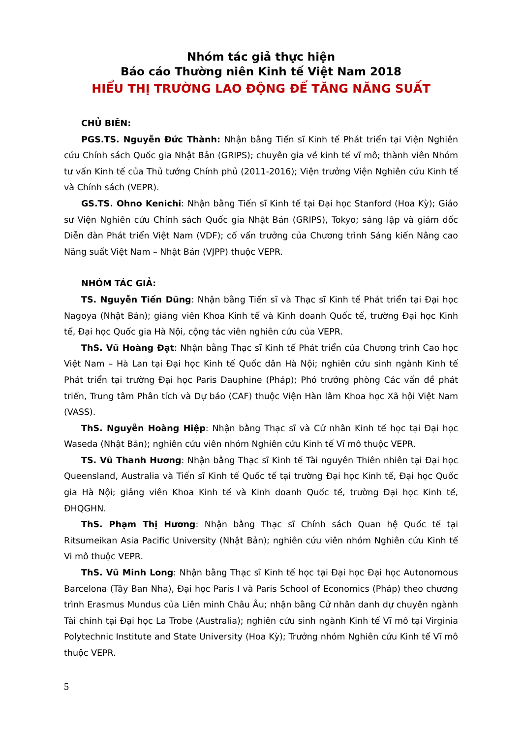Nhóm tác giả thực hiện
Báo cáo Thường niên Kinh tế Việt Nam 2018
HIỂU THỊ TRƯỜNG LAO ĐỘNG ĐỂ TĂNG NĂNG SUẤT
CHỦ BIÊN:
PGS.TS. Nguyễn Đức Thành: Nhận bằng Tiến sĩ Kinh tế Phát triển tại Viện Nghiên cứu Chính sách Quốc gia Nhật Bản (GRIPS); chuyên gia về kinh tế vĩ mô; thành viên Nhóm tư vấn Kinh tế của Thủ tướng Chính phủ (2011-2016); Viện trưởng Viện Nghiên cứu Kinh tế và Chính sách (VEPR).
GS.TS. Ohno Kenichi: Nhận bằng Tiến sĩ Kinh tế tại Đại học Stanford (Hoa Kỳ); Giáo sư Viện Nghiên cứu Chính sách Quốc gia Nhật Bản (GRIPS), Tokyo; sáng lập và giám đốc Diễn đàn Phát triển Việt Nam (VDF); cố vấn trưởng của Chương trình Sáng kiến Nâng cao Năng suất Việt Nam – Nhật Bản (VJPP) thuộc VEPR.
NHÓM TÁC GIẢ:
TS. Nguyễn Tiến Dũng: Nhận bằng Tiến sĩ và Thạc sĩ Kinh tế Phát triển tại Đại học Nagoya (Nhật Bản); giảng viên Khoa Kinh tế và Kinh doanh Quốc tế, trường Đại học Kinh tế, Đại học Quốc gia Hà Nội, cộng tác viên nghiên cứu của VEPR.
ThS. Vũ Hoàng Đạt: Nhận bằng Thạc sĩ Kinh tế Phát triển của Chương trình Cao học Việt Nam – Hà Lan tại Đại học Kinh tế Quốc dân Hà Nội; nghiên cứu sinh ngành Kinh tế Phát triển tại trường Đại học Paris Dauphine (Pháp); Phó trưởng phòng Các vấn đề phát triển, Trung tâm Phân tích và Dự báo (CAF) thuộc Viện Hàn lâm Khoa học Xã hội Việt Nam (VASS).
ThS. Nguyễn Hoàng Hiệp: Nhận bằng Thạc sĩ và Cử nhân Kinh tế học tại Đại học Waseda (Nhật Bản); nghiên cứu viên nhóm Nghiên cứu Kinh tế Vĩ mô thuộc VEPR.
TS. Vũ Thanh Hương: Nhận bằng Thạc sĩ Kinh tế Tài nguyên Thiên nhiên tại Đại học Queensland, Australia và Tiến sĩ Kinh tế Quốc tế tại trường Đại học Kinh tế, Đại học Quốc gia Hà Nội; giảng viên Khoa Kinh tế và Kinh doanh Quốc tế, trường Đại học Kinh tế, ĐHQGHN.
ThS. Phạm Thị Hương: Nhận bằng Thạc sĩ Chính sách Quan hệ Quốc tế tại Ritsumeikan Asia Pacific University (Nhật Bản); nghiên cứu viên nhóm Nghiên cứu Kinh tế Vi mô thuộc VEPR.
ThS. Vũ Minh Long: Nhận bằng Thạc sĩ Kinh tế học tại Đại học Đại học Autonomous Barcelona (Tây Ban Nha), Đại học Paris I và Paris School of Economics (Pháp) theo chương trình Erasmus Mundus của Liên minh Châu Âu; nhận bằng Cử nhân danh dự chuyên ngành Tài chính tại Đại học La Trobe (Australia); nghiên cứu sinh ngành Kinh tế Vĩ mô tại Virginia Polytechnic Institute and State University (Hoa Kỳ); Trưởng nhóm Nghiên cứu Kinh tế Vĩ mô thuộc VEPR.
5